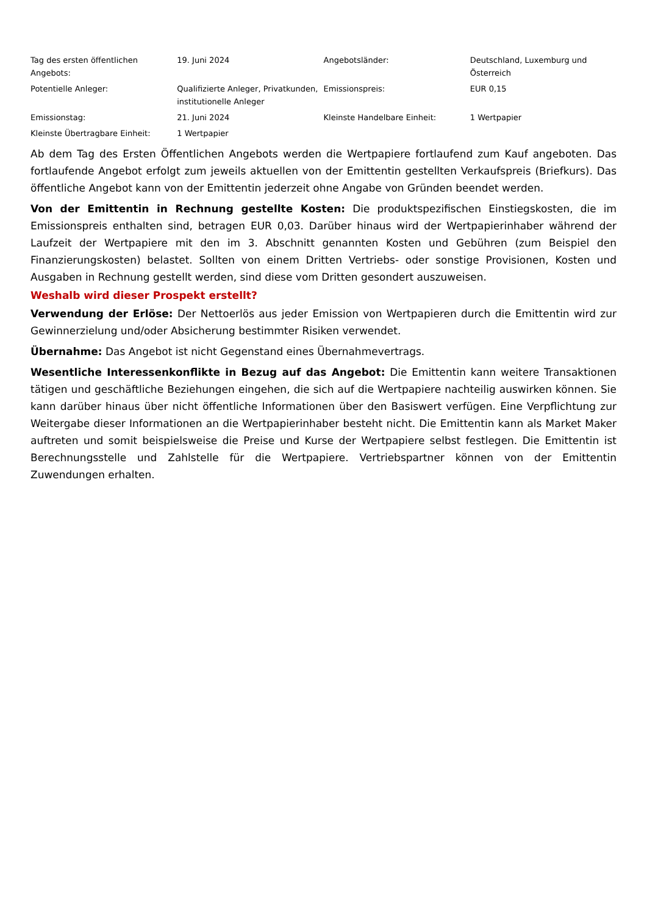| Tag des ersten öffentlichen Angebots: | 19. Juni 2024 | Angebotsländer: | Deutschland, Luxemburg und Österreich |
| Potentielle Anleger: | Qualifizierte Anleger, Privatkunden, institutionelle Anleger | Emissionspreis: | EUR 0,15 |
| Emissionstag: | 21. Juni 2024 | Kleinste Handelbare Einheit: | 1 Wertpapier |
| Kleinste Übertragbare Einheit: | 1 Wertpapier | | |
Ab dem Tag des Ersten Öffentlichen Angebots werden die Wertpapiere fortlaufend zum Kauf angeboten. Das fortlaufende Angebot erfolgt zum jeweils aktuellen von der Emittentin gestellten Verkaufspreis (Briefkurs). Das öffentliche Angebot kann von der Emittentin jederzeit ohne Angabe von Gründen beendet werden.
Von der Emittentin in Rechnung gestellte Kosten: Die produktspezifischen Einstiegskosten, die im Emissionspreis enthalten sind, betragen EUR 0,03. Darüber hinaus wird der Wertpapierinhaber während der Laufzeit der Wertpapiere mit den im 3. Abschnitt genannten Kosten und Gebühren (zum Beispiel den Finanzierungskosten) belastet. Sollten von einem Dritten Vertriebs- oder sonstige Provisionen, Kosten und Ausgaben in Rechnung gestellt werden, sind diese vom Dritten gesondert auszuweisen.
Weshalb wird dieser Prospekt erstellt?
Verwendung der Erlöse: Der Nettoerlös aus jeder Emission von Wertpapieren durch die Emittentin wird zur Gewinnerzielung und/oder Absicherung bestimmter Risiken verwendet.
Übernahme: Das Angebot ist nicht Gegenstand eines Übernahmevertrags.
Wesentliche Interessenkonflikte in Bezug auf das Angebot: Die Emittentin kann weitere Transaktionen tätigen und geschäftliche Beziehungen eingehen, die sich auf die Wertpapiere nachteilig auswirken können. Sie kann darüber hinaus über nicht öffentliche Informationen über den Basiswert verfügen. Eine Verpflichtung zur Weitergabe dieser Informationen an die Wertpapierinhaber besteht nicht. Die Emittentin kann als Market Maker auftreten und somit beispielsweise die Preise und Kurse der Wertpapiere selbst festlegen. Die Emittentin ist Berechnungsstelle und Zahlstelle für die Wertpapiere. Vertriebspartner können von der Emittentin Zuwendungen erhalten.